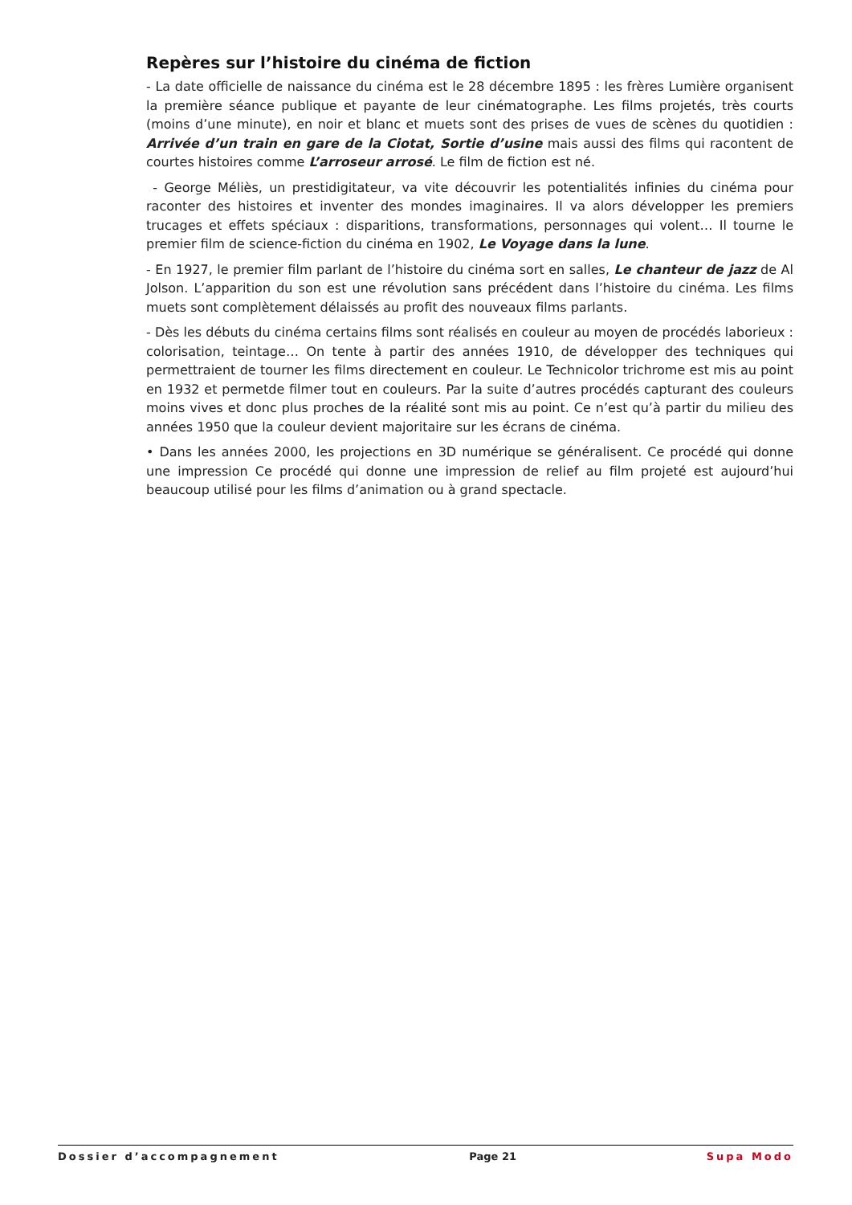Repères sur l’histoire du cinéma de fiction
- La date officielle de naissance du cinéma est le 28 décembre 1895 : les frères Lumière organisent la première séance publique et payante de leur cinématographe. Les films projetés, très courts (moins d’une minute), en noir et blanc et muets sont des prises de vues de scènes du quotidien : Arrivée d’un train en gare de la Ciotat, Sortie d’usine mais aussi des films qui racontent de courtes histoires comme L’arroseur arrosé. Le film de fiction est né.
- George Méliès, un prestidigitateur, va vite découvrir les potentialités infinies du cinéma pour raconter des histoires et inventer des mondes imaginaires. Il va alors développer les premiers trucages et effets spéciaux : disparitions, transformations, personnages qui volent… Il tourne le premier film de science-fiction du cinéma en 1902, Le Voyage dans la lune.
- En 1927, le premier film parlant de l’histoire du cinéma sort en salles, Le chanteur de jazz de Al Jolson. L’apparition du son est une révolution sans précédent dans l’histoire du cinéma. Les films muets sont complètement délaissés au profit des nouveaux films parlants.
- Dès les débuts du cinéma certains films sont réalisés en couleur au moyen de procédés laborieux : colorisation, teintage… On tente à partir des années 1910, de développer des techniques qui permettraient de tourner les films directement en couleur. Le Technicolor trichrome est mis au point en 1932 et permetde filmer tout en couleurs. Par la suite d’autres procédés capturant des couleurs moins vives et donc plus proches de la réalité sont mis au point. Ce n’est qu’à partir du milieu des années 1950 que la couleur devient majoritaire sur les écrans de cinéma.
• Dans les années 2000, les projections en 3D numérique se généralisent. Ce procédé qui donne une impression Ce procédé qui donne une impression de relief au film projeté est aujourd’hui beaucoup utilisé pour les films d’animation ou à grand spectacle.
Dossier d’accompagnement Page 21 Supa Modo